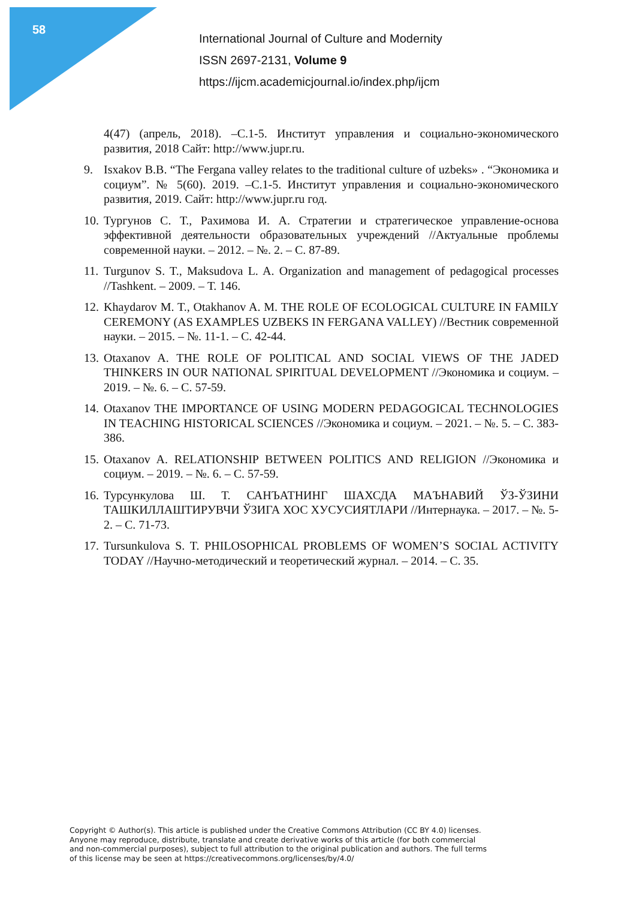58
International Journal of Culture and Modernity
ISSN 2697-2131, Volume 9
https://ijcm.academicjournal.io/index.php/ijcm
4(47) (апрель, 2018). –С.1-5. Институт управления и социально-экономического развития, 2018 Сайт: http://www.jupr.ru.
9. Isxakov B.B. “The Fergana valley relates to the traditional culture of uzbeks» . “Экономика и социум”. № 5(60). 2019. –С.1-5. Институт управления и социально-экономического развития, 2019. Сайт: http://www.jupr.ru год.
10. Тургунов С. Т., Рахимова И. А. Стратегии и стратегическое управление-основа эффективной деятельности образовательных учреждений //Актуальные проблемы современной науки. – 2012. – №. 2. – С. 87-89.
11. Turgunov S. T., Maksudova L. A. Organization and management of pedagogical processes //Tashkent. – 2009. – Т. 146.
12. Khaydarov M. T., Otakhanov A. M. THE ROLE OF ECOLOGICAL CULTURE IN FAMILY CEREMONY (AS EXAMPLES UZBEKS IN FERGANA VALLEY) //Вестник современной науки. – 2015. – №. 11-1. – С. 42-44.
13. Otaxanov A. THE ROLE OF POLITICAL AND SOCIAL VIEWS OF THE JADED THINKERS IN OUR NATIONAL SPIRITUAL DEVELOPMENT //Экономика и социум. – 2019. – №. 6. – С. 57-59.
14. Otaxanov THE IMPORTANCE OF USING MODERN PEDAGOGICAL TECHNOLOGIES IN TEACHING HISTORICAL SCIENCES //Экономика и социум. – 2021. – №. 5. – С. 383-386.
15. Otaxanov A. RELATIONSHIP BETWEEN POLITICS AND RELIGION //Экономика и социум. – 2019. – №. 6. – С. 57-59.
16. Турсункулова Ш. Т. САНЪАТНИНГ ШАХСДА МАЪНАВИЙ ЎЗ-ЎЗИНИ ТАШКИЛЛАШТИРУВЧИ ЎЗИГА ХОС ХУСУСИЯТЛАРИ //Интернаука. – 2017. – №. 5-2. – С. 71-73.
17. Tursunkulova S. T. PHILOSOPHICAL PROBLEMS OF WOMEN’S SOCIAL ACTIVITY TODAY //Научно-методический и теоретический журнал. – 2014. – С. 35.
Copyright © Author(s). This article is published under the Creative Commons Attribution (CC BY 4.0) licenses.
Anyone may reproduce, distribute, translate and create derivative works of this article (for both commercial
and non-commercial purposes), subject to full attribution to the original publication and authors. The full terms
of this license may be seen at https://creativecommons.org/licenses/by/4.0/